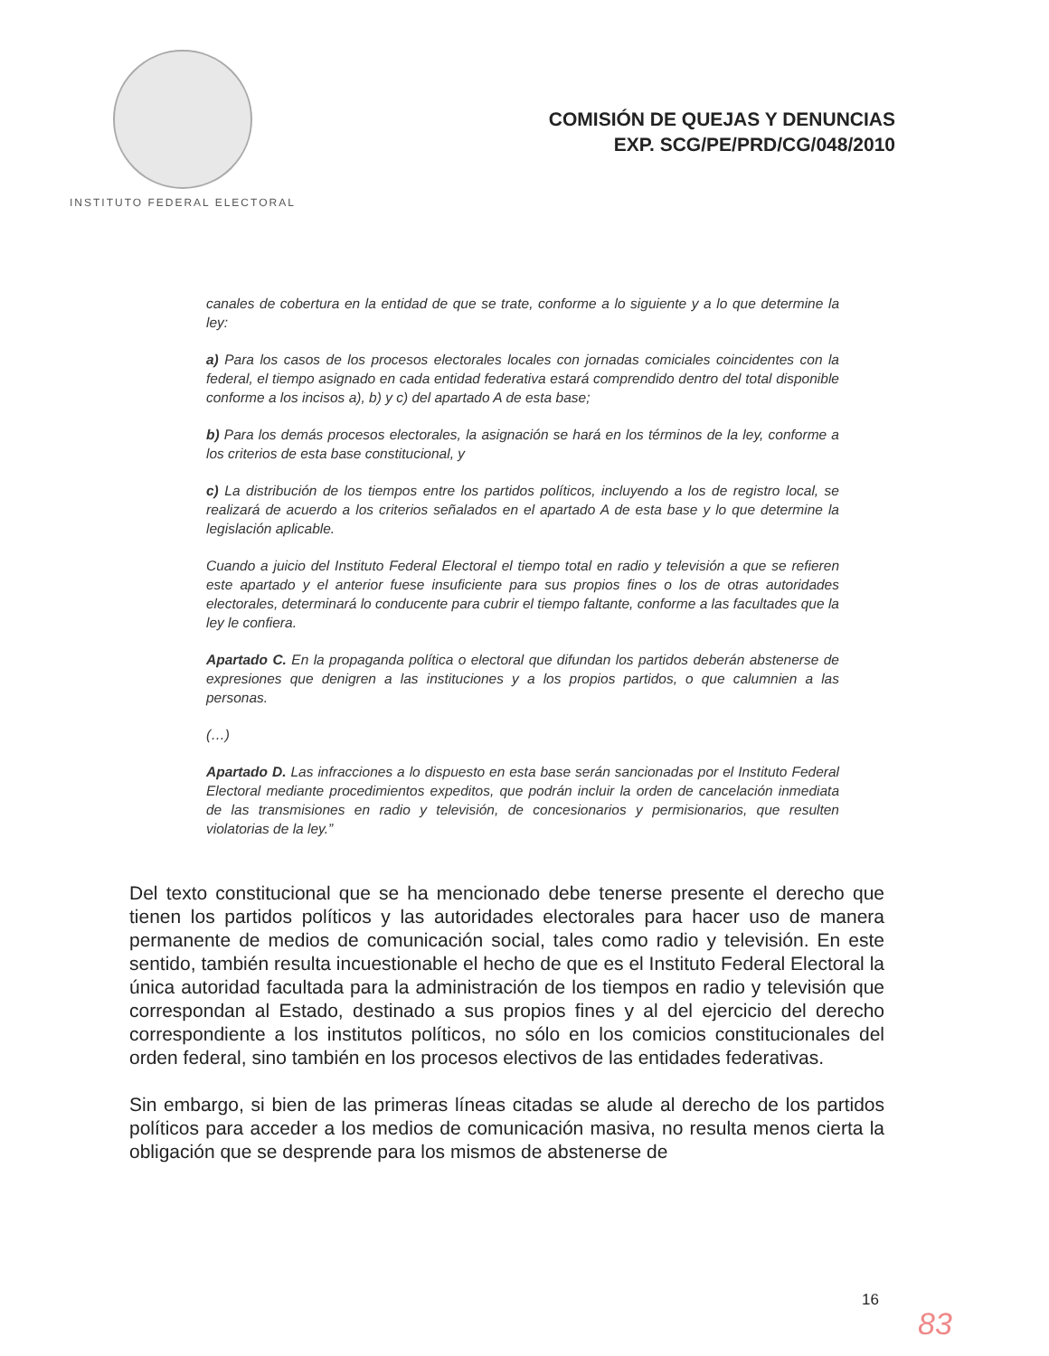INSTITUTO FEDERAL ELECTORAL
COMISIÓN DE QUEJAS Y DENUNCIAS
EXP. SCG/PE/PRD/CG/048/2010
canales de cobertura en la entidad de que se trate, conforme a lo siguiente y a lo que determine la ley:
a) Para los casos de los procesos electorales locales con jornadas comiciales coincidentes con la federal, el tiempo asignado en cada entidad federativa estará comprendido dentro del total disponible conforme a los incisos a), b) y c) del apartado A de esta base;
b) Para los demás procesos electorales, la asignación se hará en los términos de la ley, conforme a los criterios de esta base constitucional, y
c) La distribución de los tiempos entre los partidos políticos, incluyendo a los de registro local, se realizará de acuerdo a los criterios señalados en el apartado A de esta base y lo que determine la legislación aplicable.
Cuando a juicio del Instituto Federal Electoral el tiempo total en radio y televisión a que se refieren este apartado y el anterior fuese insuficiente para sus propios fines o los de otras autoridades electorales, determinará lo conducente para cubrir el tiempo faltante, conforme a las facultades que la ley le confiera.
Apartado C. En la propaganda política o electoral que difundan los partidos deberán abstenerse de expresiones que denigren a las instituciones y a los propios partidos, o que calumnien a las personas.
(…)
Apartado D. Las infracciones a lo dispuesto en esta base serán sancionadas por el Instituto Federal Electoral mediante procedimientos expeditos, que podrán incluir la orden de cancelación inmediata de las transmisiones en radio y televisión, de concesionarios y permisionarios, que resulten violatorias de la ley.”
Del texto constitucional que se ha mencionado debe tenerse presente el derecho que tienen los partidos políticos y las autoridades electorales para hacer uso de manera permanente de medios de comunicación social, tales como radio y televisión. En este sentido, también resulta incuestionable el hecho de que es el Instituto Federal Electoral la única autoridad facultada para la administración de los tiempos en radio y televisión que correspondan al Estado, destinado a sus propios fines y al del ejercicio del derecho correspondiente a los institutos políticos, no sólo en los comicios constitucionales del orden federal, sino también en los procesos electivos de las entidades federativas.
Sin embargo, si bien de las primeras líneas citadas se alude al derecho de los partidos políticos para acceder a los medios de comunicación masiva, no resulta menos cierta la obligación que se desprende para los mismos de abstenerse de
16
83